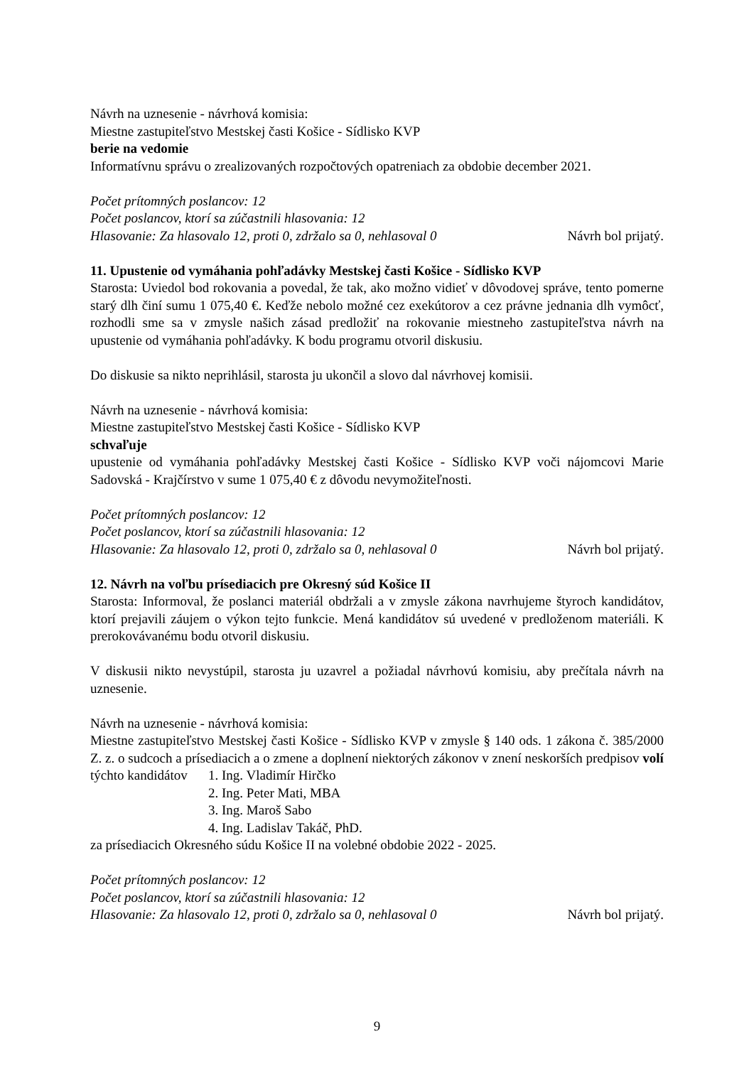Návrh na uznesenie - návrhová komisia:
Miestne zastupiteľstvo Mestskej časti Košice - Sídlisko KVP
berie na vedomie
Informatívnu správu o zrealizovaných rozpočtových opatreniach za obdobie december 2021.
Počet prítomných poslancov: 12
Počet poslancov, ktorí sa zúčastnili hlasovania: 12
Hlasovanie: Za hlasovalo 12, proti 0, zdržalo sa 0, nehlasoval 0 Návrh bol prijatý.
11. Upustenie od vymáhania pohľadávky Mestskej časti Košice - Sídlisko KVP
Starosta: Uviedol bod rokovania a povedal, že tak, ako možno vidieť v dôvodovej správe, tento pomerne starý dlh činí sumu 1 075,40 €. Keďže nebolo možné cez exekútorov a cez právne jednania dlh vymôcť, rozhodli sme sa v zmysle našich zásad predložiť na rokovanie miestneho zastupiteľstva návrh na upustenie od vymáhania pohľadávky. K bodu programu otvoril diskusiu.
Do diskusie sa nikto neprihlásil, starosta ju ukončil a slovo dal návrhovej komisii.
Návrh na uznesenie - návrhová komisia:
Miestne zastupiteľstvo Mestskej časti Košice - Sídlisko KVP
schvaľuje
upustenie od vymáhania pohľadávky Mestskej časti Košice - Sídlisko KVP voči nájomcovi Marie Sadovská - Krajčírstvo v sume 1 075,40 € z dôvodu nevymožiteľnosti.
Počet prítomných poslancov: 12
Počet poslancov, ktorí sa zúčastnili hlasovania: 12
Hlasovanie: Za hlasovalo 12, proti 0, zdržalo sa 0, nehlasoval 0 Návrh bol prijatý.
12. Návrh na voľbu prísediacich pre Okresný súd Košice II
Starosta: Informoval, že poslanci materiál obdržali a v zmysle zákona navrhujeme štyroch kandidátov, ktorí prejavili záujem o výkon tejto funkcie. Mená kandidátov sú uvedené v predloženom materiáli. K prerokovávanému bodu otvoril diskusiu.
V diskusii nikto nevystúpil, starosta ju uzavrel a požiadal návrhovú komisiu, aby prečítala návrh na uznesenie.
Návrh na uznesenie - návrhová komisia:
Miestne zastupiteľstvo Mestskej časti Košice - Sídlisko KVP v zmysle § 140 ods. 1 zákona č. 385/2000 Z. z. o sudcoch a prísediacich a o zmene a doplnení niektorých zákonov v znení neskorších predpisov volí
týchto kandidátov
1. Ing. Vladimír Hirčko
2. Ing. Peter Mati, MBA
3. Ing. Maroš Sabo
4. Ing. Ladislav Takáč, PhD.
za prísediacich Okresného súdu Košice II na volebné obdobie 2022 - 2025.
Počet prítomných poslancov: 12
Počet poslancov, ktorí sa zúčastnili hlasovania: 12
Hlasovanie: Za hlasovalo 12, proti 0, zdržalo sa 0, nehlasoval 0 Návrh bol prijatý.
9